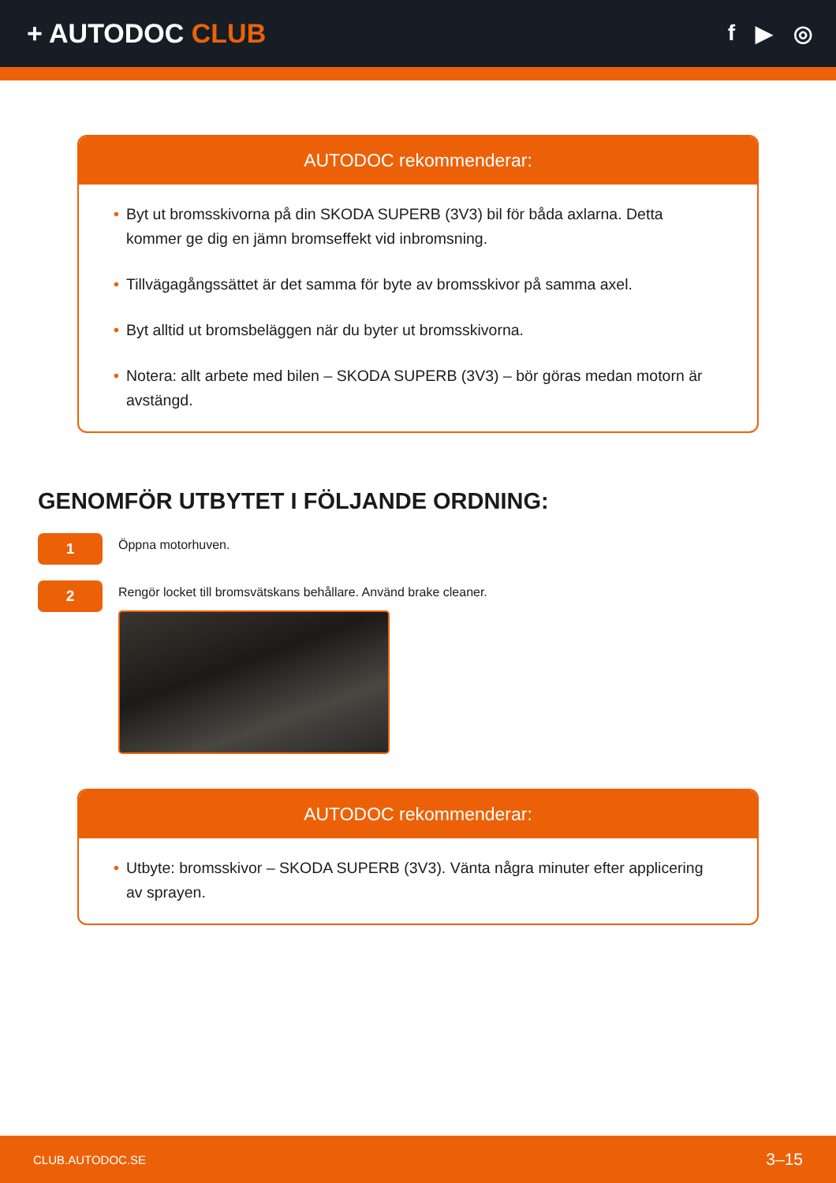+ AUTODOC CLUB
f ▶ ◎
AUTODOC rekommenderar:
• Byt ut bromsskivorna på din SKODA SUPERB (3V3) bil för båda axlarna. Detta kommer ge dig en jämn bromseffekt vid inbromsning.
• Tillvägagångssättet är det samma för byte av bromsskivor på samma axel.
• Byt alltid ut bromsbeläggen när du byter ut bromsskivorna.
• Notera: allt arbete med bilen – SKODA SUPERB (3V3) – bör göras medan motorn är avstängd.
GENOMFÖR UTBYTET I FÖLJANDE ORDNING:
1
Öppna motorhuven.
2
Rengör locket till bromsvätskans behållare. Använd brake cleaner.
AUTODOC rekommenderar:
• Utbyte: bromsskivor – SKODA SUPERB (3V3). Vänta några minuter efter applicering av sprayen.
CLUB.AUTODOC.SE 3–15